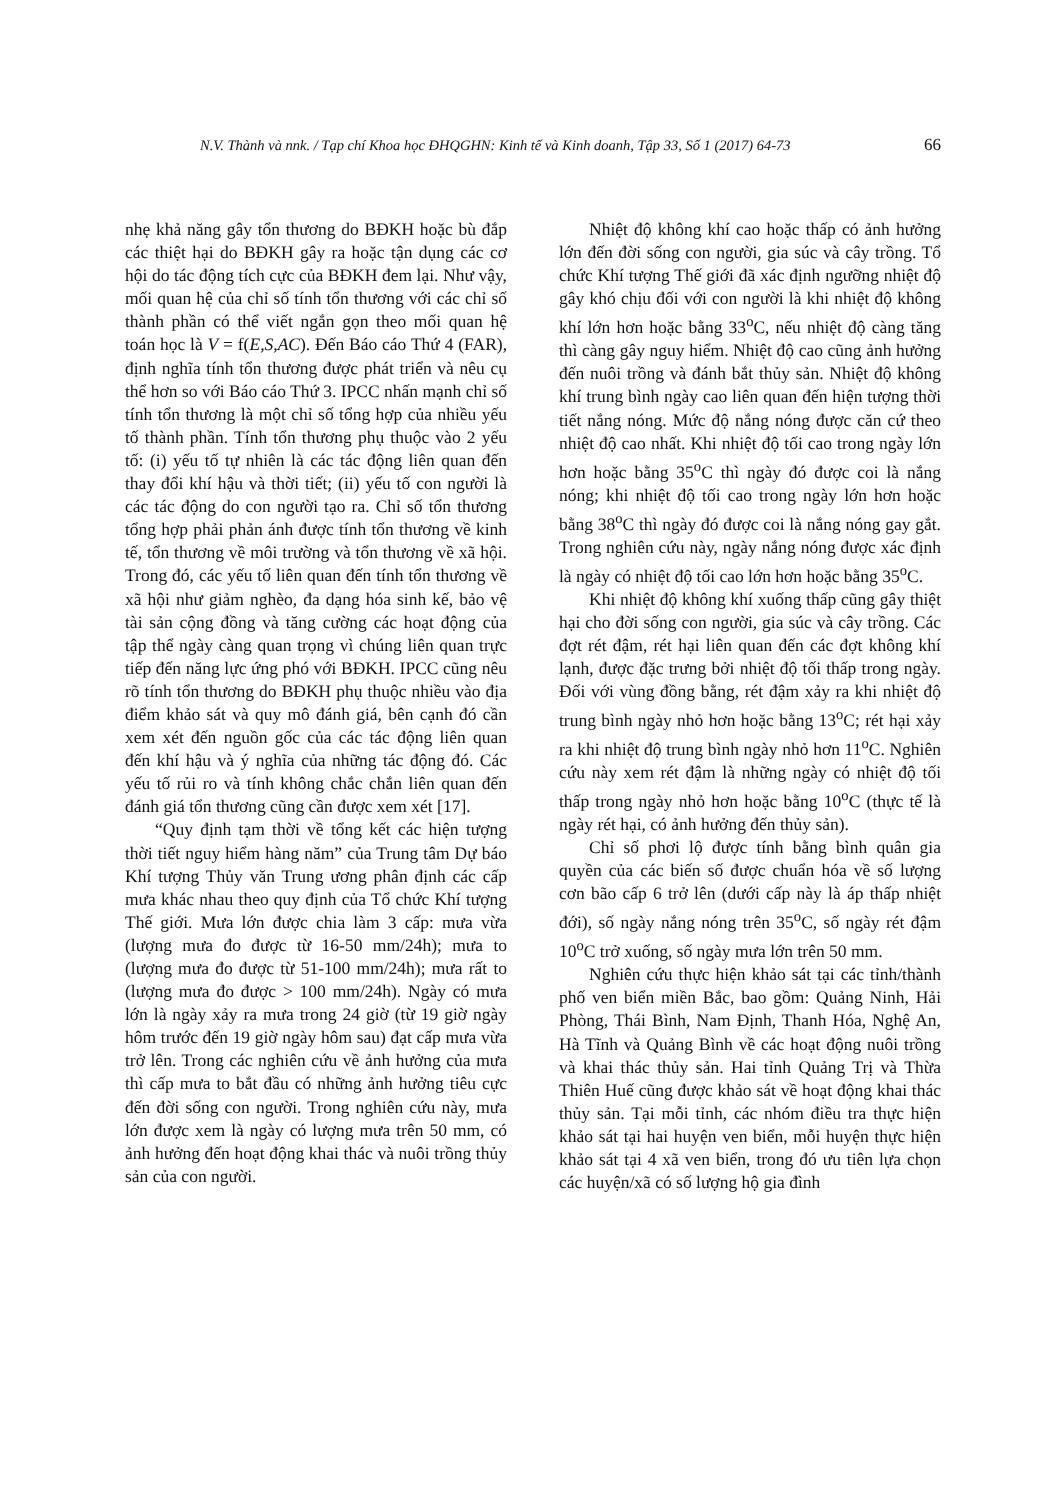N.V. Thành và nnk. / Tạp chí Khoa học ĐHQGHN: Kinh tế và Kinh doanh, Tập 33, Số 1 (2017) 64-73 66
nhẹ khả năng gây tổn thương do BĐKH hoặc bù đắp các thiệt hại do BĐKH gây ra hoặc tận dụng các cơ hội do tác động tích cực của BĐKH đem lại. Như vậy, mối quan hệ của chỉ số tính tổn thương với các chỉ số thành phần có thể viết ngắn gọn theo mối quan hệ toán học là V = f(E,S,AC). Đến Báo cáo Thứ 4 (FAR), định nghĩa tính tổn thương được phát triển và nêu cụ thể hơn so với Báo cáo Thứ 3. IPCC nhấn mạnh chỉ số tính tổn thương là một chỉ số tổng hợp của nhiều yếu tố thành phần. Tính tổn thương phụ thuộc vào 2 yếu tố: (i) yếu tố tự nhiên là các tác động liên quan đến thay đổi khí hậu và thời tiết; (ii) yếu tố con người là các tác động do con người tạo ra. Chỉ số tổn thương tổng hợp phải phản ánh được tính tổn thương về kinh tế, tổn thương về môi trường và tổn thương về xã hội. Trong đó, các yếu tố liên quan đến tính tổn thương về xã hội như giảm nghèo, đa dạng hóa sinh kế, bảo vệ tài sản cộng đồng và tăng cường các hoạt động của tập thể ngày càng quan trọng vì chúng liên quan trực tiếp đến năng lực ứng phó với BĐKH. IPCC cũng nêu rõ tính tổn thương do BĐKH phụ thuộc nhiều vào địa điểm khảo sát và quy mô đánh giá, bên cạnh đó cần xem xét đến nguồn gốc của các tác động liên quan đến khí hậu và ý nghĩa của những tác động đó. Các yếu tố rủi ro và tính không chắc chắn liên quan đến đánh giá tổn thương cũng cần được xem xét [17].
“Quy định tạm thời về tổng kết các hiện tượng thời tiết nguy hiểm hàng năm” của Trung tâm Dự báo Khí tượng Thủy văn Trung ương phân định các cấp mưa khác nhau theo quy định của Tổ chức Khí tượng Thế giới. Mưa lớn được chia làm 3 cấp: mưa vừa (lượng mưa đo được từ 16-50 mm/24h); mưa to (lượng mưa đo được từ 51-100 mm/24h); mưa rất to (lượng mưa đo được > 100 mm/24h). Ngày có mưa lớn là ngày xảy ra mưa trong 24 giờ (từ 19 giờ ngày hôm trước đến 19 giờ ngày hôm sau) đạt cấp mưa vừa trở lên. Trong các nghiên cứu về ảnh hưởng của mưa thì cấp mưa to bắt đầu có những ảnh hưởng tiêu cực đến đời sống con người. Trong nghiên cứu này, mưa lớn được xem là ngày có lượng mưa trên 50 mm, có ảnh hưởng đến hoạt động khai thác và nuôi trồng thủy sản của con người.
Nhiệt độ không khí cao hoặc thấp có ảnh hưởng lớn đến đời sống con người, gia súc và cây trồng. Tổ chức Khí tượng Thế giới đã xác định ngưỡng nhiệt độ gây khó chịu đối với con người là khi nhiệt độ không khí lớn hơn hoặc bằng 33<sup>o</sup>C, nếu nhiệt độ càng tăng thì càng gây nguy hiểm. Nhiệt độ cao cũng ảnh hưởng đến nuôi trồng và đánh bắt thủy sản. Nhiệt độ không khí trung bình ngày cao liên quan đến hiện tượng thời tiết nắng nóng. Mức độ nắng nóng được căn cứ theo nhiệt độ cao nhất. Khi nhiệt độ tối cao trong ngày lớn hơn hoặc bằng 35<sup>o</sup>C thì ngày đó được coi là nắng nóng; khi nhiệt độ tối cao trong ngày lớn hơn hoặc bằng 38<sup>o</sup>C thì ngày đó được coi là nắng nóng gay gắt. Trong nghiên cứu này, ngày nắng nóng được xác định là ngày có nhiệt độ tối cao lớn hơn hoặc bằng 35<sup>o</sup>C.
Khi nhiệt độ không khí xuống thấp cũng gây thiệt hại cho đời sống con người, gia súc và cây trồng. Các đợt rét đậm, rét hại liên quan đến các đợt không khí lạnh, được đặc trưng bởi nhiệt độ tối thấp trong ngày. Đối với vùng đồng bằng, rét đậm xảy ra khi nhiệt độ trung bình ngày nhỏ hơn hoặc bằng 13<sup>o</sup>C; rét hại xảy ra khi nhiệt độ trung bình ngày nhỏ hơn 11<sup>o</sup>C. Nghiên cứu này xem rét đậm là những ngày có nhiệt độ tối thấp trong ngày nhỏ hơn hoặc bằng 10<sup>o</sup>C (thực tế là ngày rét hại, có ảnh hưởng đến thủy sản).
Chỉ số phơi lộ được tính bằng bình quân gia quyền của các biến số được chuẩn hóa về số lượng cơn bão cấp 6 trở lên (dưới cấp này là áp thấp nhiệt đới), số ngày nắng nóng trên 35<sup>o</sup>C, số ngày rét đậm 10<sup>o</sup>C trở xuống, số ngày mưa lớn trên 50 mm.
Nghiên cứu thực hiện khảo sát tại các tỉnh/thành phố ven biển miền Bắc, bao gồm: Quảng Ninh, Hải Phòng, Thái Bình, Nam Định, Thanh Hóa, Nghệ An, Hà Tĩnh và Quảng Bình về các hoạt động nuôi trồng và khai thác thủy sản. Hai tỉnh Quảng Trị và Thừa Thiên Huế cũng được khảo sát về hoạt động khai thác thủy sản. Tại mỗi tỉnh, các nhóm điều tra thực hiện khảo sát tại hai huyện ven biển, mỗi huyện thực hiện khảo sát tại 4 xã ven biển, trong đó ưu tiên lựa chọn các huyện/xã có số lượng hộ gia đình